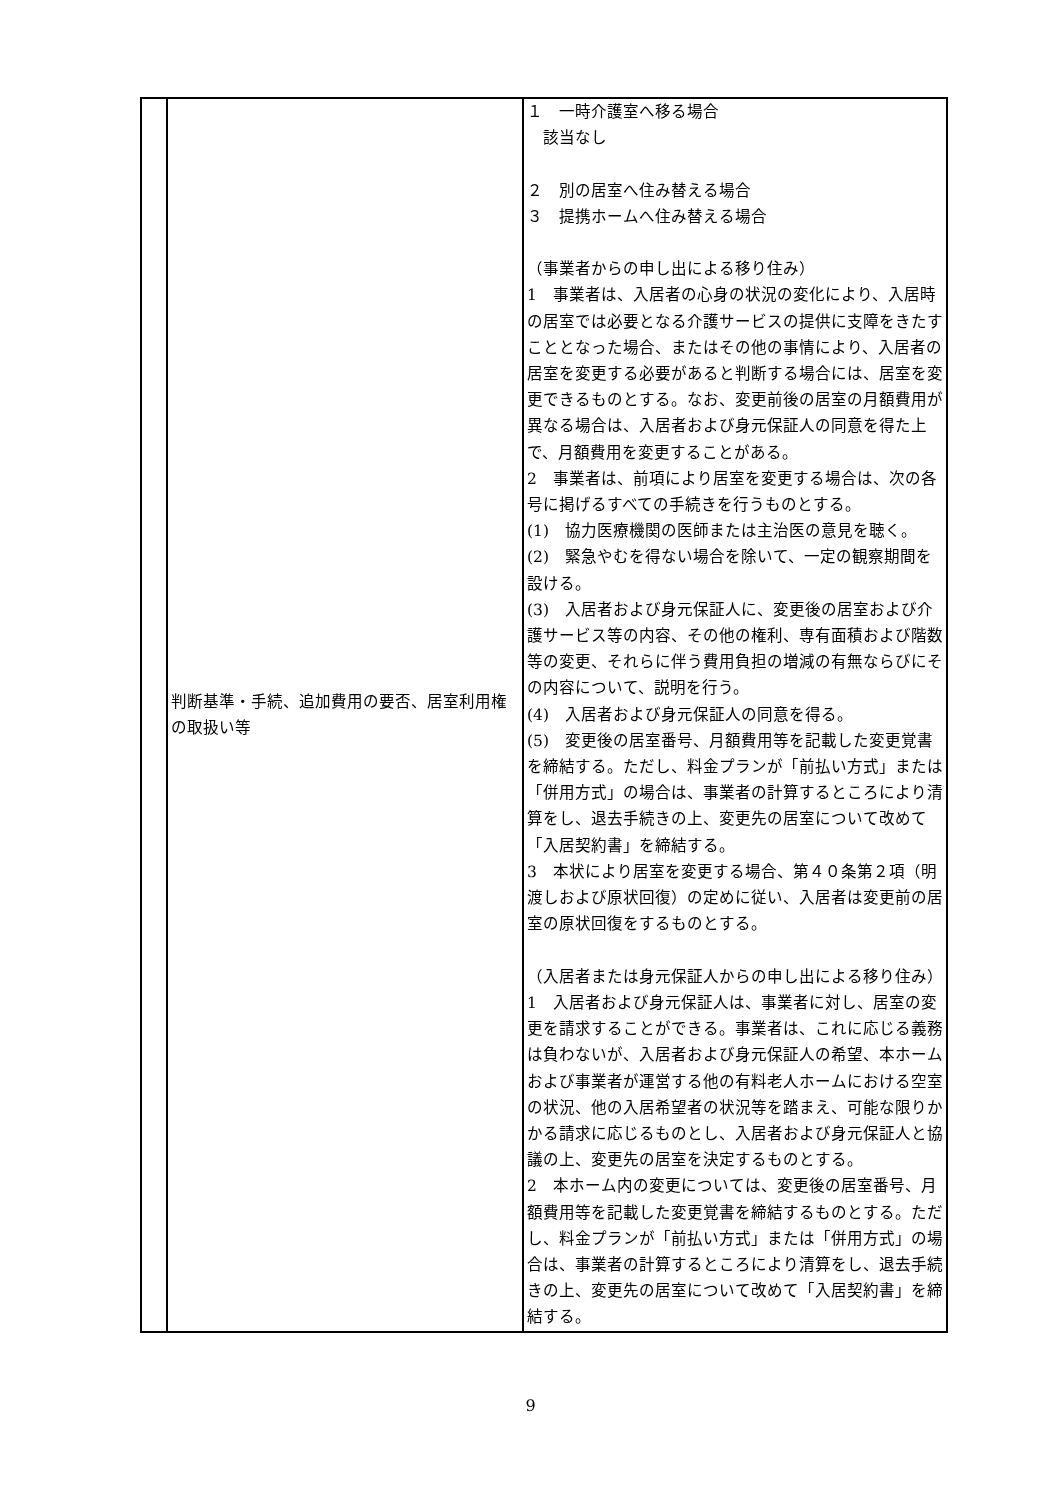| | 判断基準・手続、追加費用の要否、居室利用権の取扱い等 | １ 一時介護室へ移る場合 該当なし ２ 別の居室へ住み替える場合 ３ 提携ホームへ住み替える場合 （事業者からの申し出による移り住み） 1 事業者は、入居者の心身の状況の変化により、入居時の居室では必要となる介護サービスの提供に支障をきたすこととなった場合、またはその他の事情により、入居者の居室を変更する必要があると判断する場合には、居室を変更できるものとする。なお、変更前後の居室の月額費用が異なる場合は、入居者および身元保証人の同意を得た上で、月額費用を変更することがある。 2 事業者は、前項により居室を変更する場合は、次の各号に掲げるすべての手続きを行うものとする。 (1) 協力医療機関の医師または主治医の意見を聴く。 (2) 緊急やむを得ない場合を除いて、一定の観察期間を設ける。 (3) 入居者および身元保証人に、変更後の居室および介護サービス等の内容、その他の権利、専有面積および階数等の変更、それらに伴う費用負担の増減の有無ならびにその内容について、説明を行う。 (4) 入居者および身元保証人の同意を得る。 (5) 変更後の居室番号、月額費用等を記載した変更覚書を締結する。ただし、料金プランが「前払い方式」または「併用方式」の場合は、事業者の計算するところにより清算をし、退去手続きの上、変更先の居室について改めて「入居契約書」を締結する。 3 本状により居室を変更する場合、第４０条第２項（明渡しおよび原状回復）の定めに従い、入居者は変更前の居室の原状回復をするものとする。 （入居者または身元保証人からの申し出による移り住み） 1 入居者および身元保証人は、事業者に対し、居室の変更を請求することができる。事業者は、これに応じる義務は負わないが、入居者および身元保証人の希望、本ホームおよび事業者が運営する他の有料老人ホームにおける空室の状況、他の入居希望者の状況等を踏まえ、可能な限りかかる請求に応じるものとし、入居者および身元保証人と協議の上、変更先の居室を決定するものとする。 2 本ホーム内の変更については、変更後の居室番号、月額費用等を記載した変更覚書を締結するものとする。ただし、料金プランが「前払い方式」または「併用方式」の場合は、事業者の計算するところにより清算をし、退去手続きの上、変更先の居室について改めて「入居契約書」を締結する。 |
9